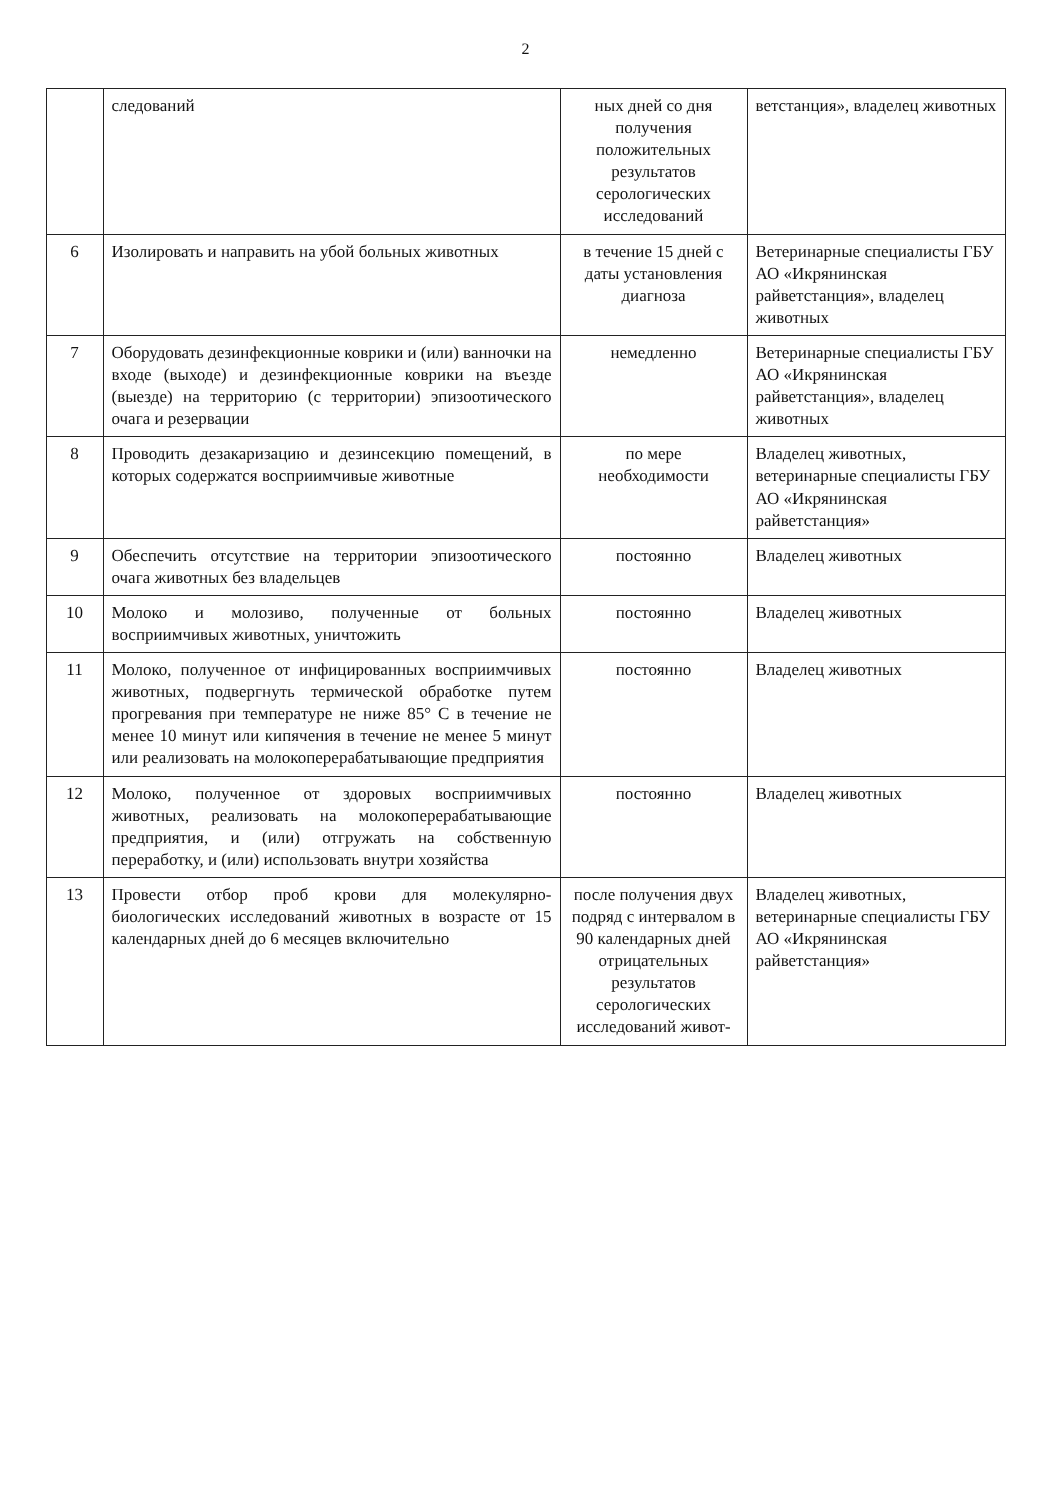2
| | следований | ных дней со дня получения положительных результатов серологических исследований | ветстанция», владелец животных |
| 6 | Изолировать и направить на убой больных животных | в течение 15 дней с даты установления диагноза | Ветеринарные специалисты ГБУ АО «Икрянинская райветстанция», владелец животных |
| 7 | Оборудовать дезинфекционные коврики и (или) ванночки на входе (выходе) и дезинфекционные коврики на въезде (выезде) на территорию (с территории) эпизоотического очага и резервации | немедленно | Ветеринарные специалисты ГБУ АО «Икрянинская райветстанция», владелец животных |
| 8 | Проводить дезакаризацию и дезинсекцию помещений, в которых содержатся восприимчивые животные | по мере необходимости | Владелец животных, ветеринарные специалисты ГБУ АО «Икрянинская райветстанция» |
| 9 | Обеспечить отсутствие на территории эпизоотического очага животных без владельцев | постоянно | Владелец животных |
| 10 | Молоко и молозиво, полученные от больных восприимчивых животных, уничтожить | постоянно | Владелец животных |
| 11 | Молоко, полученное от инфицированных восприимчивых животных, подвергнуть термической обработке путем прогревания при температуре не ниже 85° С в течение не менее 10 минут или кипячения в течение не менее 5 минут или реализовать на молокоперерабатывающие предприятия | постоянно | Владелец животных |
| 12 | Молоко, полученное от здоровых восприимчивых животных, реализовать на молокоперерабатывающие предприятия, и (или) отгружать на собственную переработку, и (или) использовать внутри хозяйства | постоянно | Владелец животных |
| 13 | Провести отбор проб крови для молекулярно-биологических исследований животных в возрасте от 15 календарных дней до 6 месяцев включительно | после получения двух подряд с интервалом в 90 календарных дней отрицательных результатов серологических исследований живот- | Владелец животных, ветеринарные специалисты ГБУ АО «Икрянинская райветстанция» |